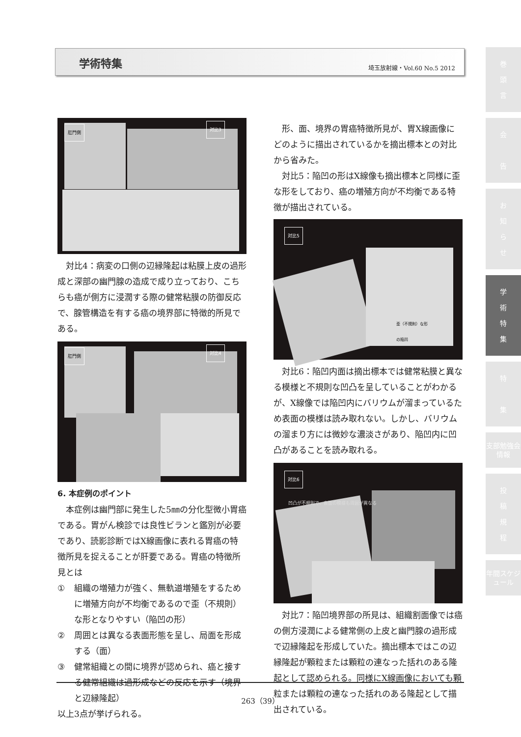学術特集 埼玉放射線・Vol.60 No.5 2012
肛門側
対比3
対比4：病変の口側の辺縁隆起は粘膜上皮の過形成と深部の幽門腺の造成で成り立っており、こちらも癌が側方に浸潤する際の健常粘膜の防御反応で、腺管構造を有する癌の境界部に特徴的所見である。
肛門側
対比4
6. 本症例のポイント
本症例は幽門部に発生した5㎜の分化型微小胃癌である。胃がん検診では良性ビランと鑑別が必要であり、読影診断ではX線画像に表れる胃癌の特徴所見を捉えることが肝要である。胃癌の特徴所見とは
① 組織の増殖力が強く、無軌道増殖をするために増殖方向が不均衡であるので歪（不規則）な形となりやすい（陥凹の形）
② 周囲とは異なる表面形態を呈し、局面を形成する（面）
③ 健常組織との間に境界が認められ、癌と接する健常組織は過形成などの反応を示す（境界と辺縁隆起）
以上3点が挙げられる。
形、面、境界の胃癌特徴所見が、胃X線画像にどのように描出されているかを摘出標本との対比から省みた。
対比5：陥凹の形はX線像も摘出標本と同様に歪な形をしており、癌の増殖方向が不均衡である特徴が描出されている。
歪（不規則）な形
の陥凹
対比5
対比6：陥凹内面は摘出標本では健常粘膜と異なる模様と不規則な凹凸を呈していることがわかるが、X線像では陥凹内にバリウムが溜まっているため表面の模様は読み取れない。しかし、バリウムの溜まり方には微妙な濃淡さがあり、陥凹内に凹凸があることを読み取れる。
対比6
凹凸が不規則で、表面の模様も周囲が異なる
対比7：陥凹境界部の所見は、組織割面像では癌の側方浸潤による健常側の上皮と幽門腺の過形成で辺縁隆起を形成していた。摘出標本ではこの辺縁隆起が顆粒または顆粒の連なった括れのある隆起として認められる。同様にX線画像においても顆粒または顆粒の連なった括れのある隆起として描出されている。
巻
頭
言
会
告
お
知
ら
せ
学
術
特
集
特
集
支部勉強会情報
投
稿
規
程
年間スケジュール
263（39）